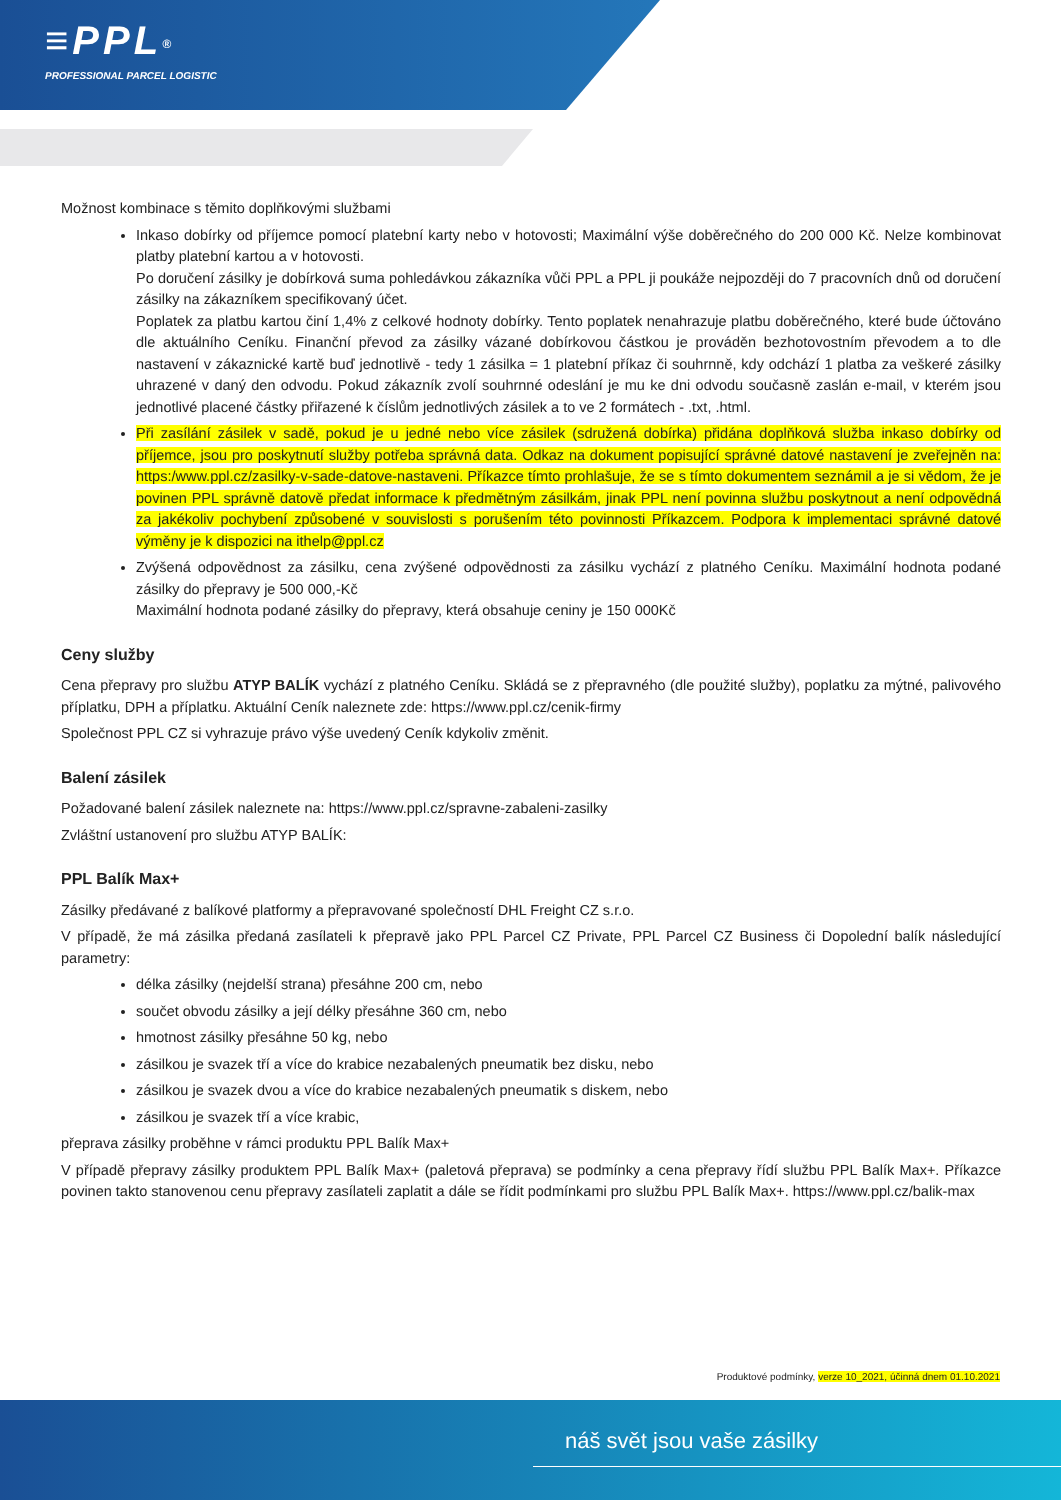≡PPL<sup>®</sup>
PROFESSIONAL PARCEL LOGISTIC
Možnost kombinace s těmito doplňkovými službami
Inkaso dobírky od příjemce pomocí platební karty nebo v hotovosti; Maximální výše doběrečného do 200 000 Kč. Nelze kombinovat platby platební kartou a v hotovosti.
Po doručení zásilky je dobírková suma pohledávkou zákazníka vůči PPL a PPL ji poukáže nejpozději do 7 pracovních dnů od doručení zásilky na zákazníkem specifikovaný účet.
Poplatek za platbu kartou činí 1,4% z celkové hodnoty dobírky. Tento poplatek nenahrazuje platbu doběrečného, které bude účtováno dle aktuálního Ceníku. Finanční převod za zásilky vázané dobírkovou částkou je prováděn bezhotovostním převodem a to dle nastavení v zákaznické kartě buď jednotlivě - tedy 1 zásilka = 1 platební příkaz či souhrnně, kdy odchází 1 platba za veškeré zásilky uhrazené v daný den odvodu. Pokud zákazník zvolí souhrnné odeslání je mu ke dni odvodu současně zaslán e-mail, v kterém jsou jednotlivé placené částky přiřazené k číslům jednotlivých zásilek a to ve 2 formátech - .txt, .html.
Při zasílání zásilek v sadě, pokud je u jedné nebo více zásilek (sdružená dobírka) přidána doplňková služba inkaso dobírky od příjemce, jsou pro poskytnutí služby potřeba správná data. Odkaz na dokument popisující správné datové nastavení je zveřejněn na: https:/www.ppl.cz/zasilky-v-sade-datove-nastaveni. Příkazce tímto prohlašuje, že se s tímto dokumentem seznámil a je si vědom, že je povinen PPL správně datově předat informace k předmětným zásilkám, jinak PPL není povinna službu poskytnout a není odpovědná za jakékoliv pochybení způsobené v souvislosti s porušením této povinnosti Příkazcem. Podpora k implementaci správné datové výměny je k dispozici na ithelp@ppl.cz
Zvýšená odpovědnost za zásilku, cena zvýšené odpovědnosti za zásilku vychází z platného Ceníku. Maximální hodnota podané zásilky do přepravy je 500 000,-Kč
Maximální hodnota podané zásilky do přepravy, která obsahuje ceniny je 150 000Kč
Ceny služby
Cena přepravy pro službu ATYP BALÍK vychází z platného Ceníku. Skládá se z přepravného (dle použité služby), poplatku za mýtné, palivového příplatku, DPH a příplatku. Aktuální Ceník naleznete zde: https://www.ppl.cz/cenik-firmy
Společnost PPL CZ si vyhrazuje právo výše uvedený Ceník kdykoliv změnit.
Balení zásilek
Požadované balení zásilek naleznete na: https://www.ppl.cz/spravne-zabaleni-zasilky
Zvláštní ustanovení pro službu ATYP BALÍK:
PPL Balík Max+
Zásilky předávané z balíkové platformy a přepravované společností DHL Freight CZ s.r.o.
V případě, že má zásilka předaná zasílateli k přepravě jako PPL Parcel CZ Private, PPL Parcel CZ Business či Dopolední balík následující parametry:
délka zásilky (nejdelší strana) přesáhne 200 cm, nebo
součet obvodu zásilky a její délky přesáhne 360 cm, nebo
hmotnost zásilky přesáhne 50 kg, nebo
zásilkou je svazek tří a více do krabice nezabalených pneumatik bez disku, nebo
zásilkou je svazek dvou a více do krabice nezabalených pneumatik s diskem, nebo
zásilkou je svazek tří a více krabic,
přeprava zásilky proběhne v rámci produktu PPL Balík Max+
V případě přepravy zásilky produktem PPL Balík Max+ (paletová přeprava) se podmínky a cena přepravy řídí službu PPL Balík Max+. Příkazce povinen takto stanovenou cenu přepravy zasílateli zaplatit a dále se řídit podmínkami pro službu PPL Balík Max+. https://www.ppl.cz/balik-max
Produktové podmínky, verze 10_2021, účinná dnem 01.10.2021
náš svět jsou vaše zásilky